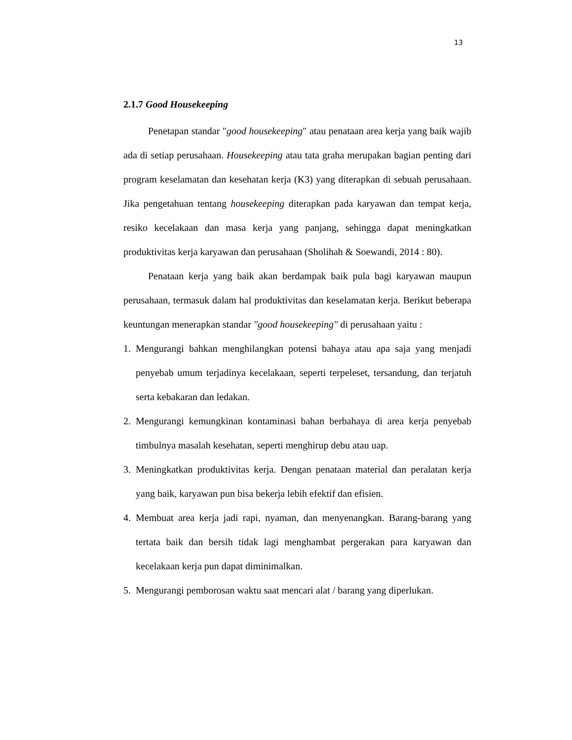13
2.1.7 Good Housekeeping
Penetapan standar "good housekeeping" atau penataan area kerja yang baik wajib ada di setiap perusahaan. Housekeeping atau tata graha merupakan bagian penting dari program keselamatan dan kesehatan kerja (K3) yang diterapkan di sebuah perusahaan. Jika pengetahuan tentang housekeeping diterapkan pada karyawan dan tempat kerja, resiko kecelakaan dan masa kerja yang panjang, sehingga dapat meningkatkan produktivitas kerja karyawan dan perusahaan (Sholihah & Soewandi, 2014 : 80).
Penataan kerja yang baik akan berdampak baik pula bagi karyawan maupun perusahaan, termasuk dalam hal produktivitas dan keselamatan kerja. Berikut beberapa keuntungan menerapkan standar "good housekeeping" di perusahaan yaitu :
1. Mengurangi bahkan menghilangkan potensi bahaya atau apa saja yang menjadi penyebab umum terjadinya kecelakaan, seperti terpeleset, tersandung, dan terjatuh serta kebakaran dan ledakan.
2. Mengurangi kemungkinan kontaminasi bahan berbahaya di area kerja penyebab timbulnya masalah kesehatan, seperti menghirup debu atau uap.
3. Meningkatkan produktivitas kerja. Dengan penataan material dan peralatan kerja yang baik, karyawan pun bisa bekerja lebih efektif dan efisien.
4. Membuat area kerja jadi rapi, nyaman, dan menyenangkan. Barang-barang yang tertata baik dan bersih tidak lagi menghambat pergerakan para karyawan dan kecelakaan kerja pun dapat diminimalkan.
5. Mengurangi pemborosan waktu saat mencari alat / barang yang diperlukan.